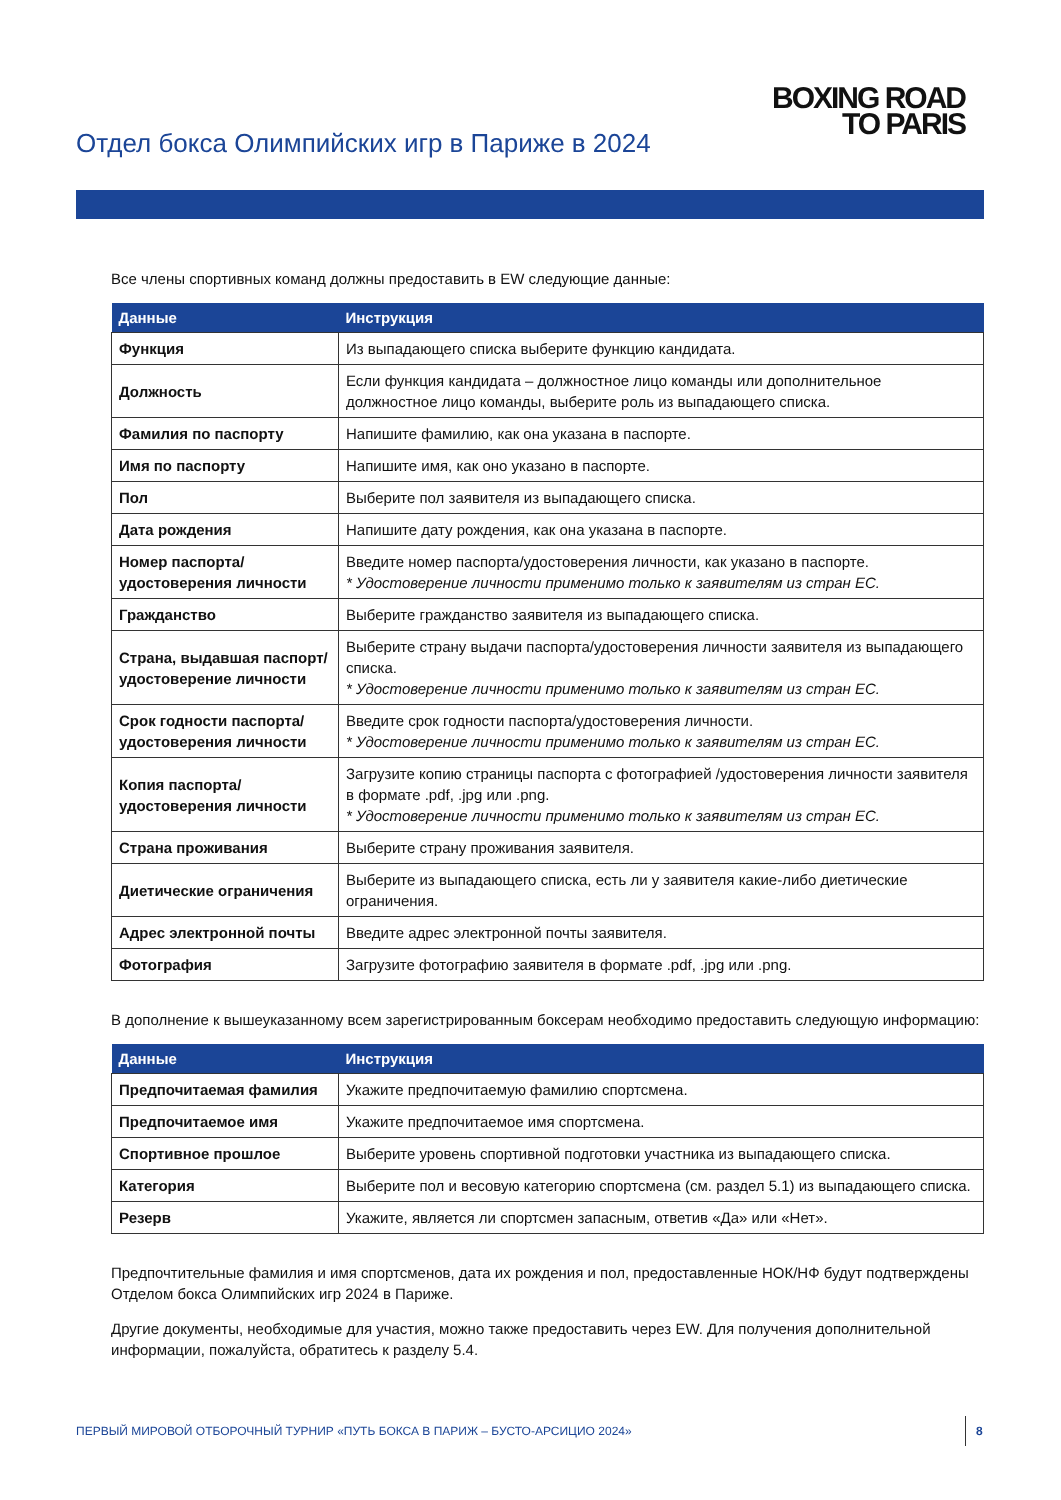Отдел бокса Олимпийских игр в Париже в 2024
BOXING ROAD
TO PARIS
Все члены спортивных команд должны предоставить в EW следующие данные:
| Данные | Инструкция |
| --- | --- |
| Функция | Из выпадающего списка выберите функцию кандидата. |
| Должность | Если функция кандидата – должностное лицо команды или дополнительное должностное лицо команды, выберите роль из выпадающего списка. |
| Фамилия по паспорту | Напишите фамилию, как она указана в паспорте. |
| Имя по паспорту | Напишите имя, как оно указано в паспорте. |
| Пол | Выберите пол заявителя из выпадающего списка. |
| Дата рождения | Напишите дату рождения, как она указана в паспорте. |
| Номер паспорта/ удостоверения личности | Введите номер паспорта/удостоверения личности, как указано в паспорте. * Удостоверение личности применимо только к заявителям из стран ЕС. |
| Гражданство | Выберите гражданство заявителя из выпадающего списка. |
| Страна, выдавшая паспорт/удостоверение личности | Выберите страну выдачи паспорта/удостоверения личности заявителя из выпадающего списка. * Удостоверение личности применимо только к заявителям из стран ЕС. |
| Срок годности паспорта/ удостоверения личности | Введите срок годности паспорта/удостоверения личности. * Удостоверение личности применимо только к заявителям из стран ЕС. |
| Копия паспорта/ удостоверения личности | Загрузите копию страницы паспорта с фотографией /удостоверения личности заявителя в формате .pdf, .jpg или .png. * Удостоверение личности применимо только к заявителям из стран ЕС. |
| Страна проживания | Выберите страну проживания заявителя. |
| Диетические ограничения | Выберите из выпадающего списка, есть ли у заявителя какие-либо диетические ограничения. |
| Адрес электронной почты | Введите адрес электронной почты заявителя. |
| Фотография | Загрузите фотографию заявителя в формате .pdf, .jpg или .png. |
В дополнение к вышеуказанному всем зарегистрированным боксерам необходимо предоставить следующую информацию:
| Данные | Инструкция |
| --- | --- |
| Предпочитаемая фамилия | Укажите предпочитаемую фамилию спортсмена. |
| Предпочитаемое имя | Укажите предпочитаемое имя спортсмена. |
| Спортивное прошлое | Выберите уровень спортивной подготовки участника из выпадающего списка. |
| Категория | Выберите пол и весовую категорию спортсмена (см. раздел 5.1) из выпадающего списка. |
| Резерв | Укажите, является ли спортсмен запасным, ответив «Да» или «Нет». |
Предпочтительные фамилия и имя спортсменов, дата их рождения и пол, предоставленные НОК/НФ будут подтверждены Отделом бокса Олимпийских игр 2024 в Париже.
Другие документы, необходимые для участия, можно также предоставить через EW. Для получения дополнительной информации, пожалуйста, обратитесь к разделу 5.4.
ПЕРВЫЙ МИРОВОЙ ОТБОРОЧНЫЙ ТУРНИР «ПУТЬ БОКСА В ПАРИЖ – БУСТО-АРСИЦИО 2024»
8